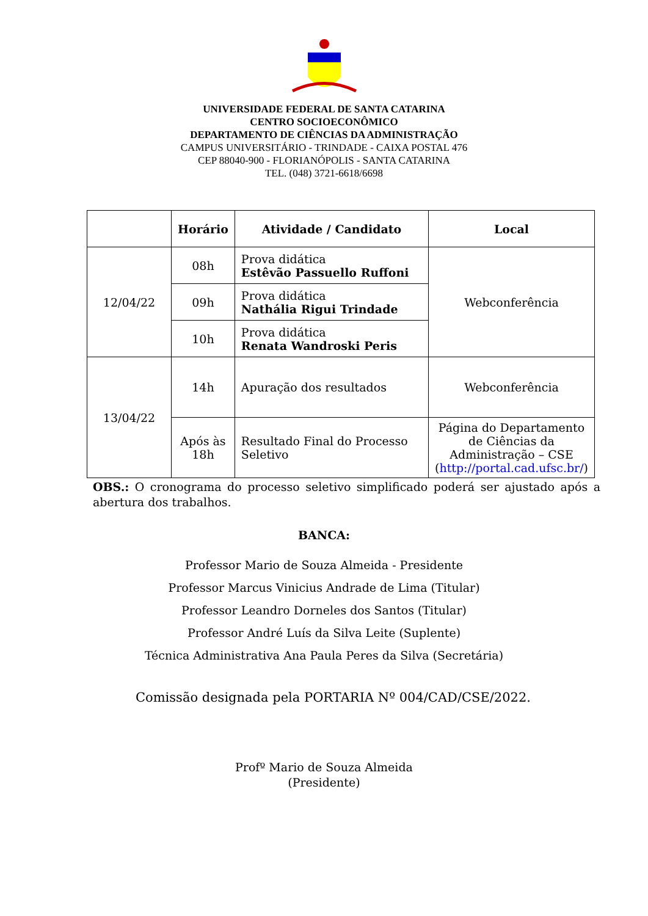UNIVERSIDADE FEDERAL DE SANTA CATARINA
CENTRO SOCIOECONÔMICO
DEPARTAMENTO DE CIÊNCIAS DA ADMINISTRAÇÃO
CAMPUS UNIVERSITÁRIO - TRINDADE - CAIXA POSTAL 476
CEP 88040-900 - FLORIANÓPOLIS - SANTA CATARINA
TEL. (048) 3721-6618/6698
| | Horário | Atividade / Candidato | Local |
| --- | --- | --- | --- |
| 12/04/22 | 08h | Prova didática Estêvão Passuello Ruffoni | Webconferência |
| | 09h | Prova didática Nathália Rigui Trindade | |
| | 10h | Prova didática Renata Wandroski Peris | |
| 13/04/22 | 14h | Apuração dos resultados | Webconferência |
| | Após às 18h | Resultado Final do Processo Seletivo | Página do Departamento de Ciências da Administração – CSE ( http://portal.cad.ufsc.br/ ) |
OBS.: O cronograma do processo seletivo simplificado poderá ser ajustado após a abertura dos trabalhos.
BANCA:
Professor Mario de Souza Almeida - Presidente
Professor Marcus Vinicius Andrade de Lima (Titular)
Professor Leandro Dorneles dos Santos (Titular)
Professor André Luís da Silva Leite (Suplente)
Técnica Administrativa Ana Paula Peres da Silva (Secretária)
Comissão designada pela PORTARIA Nº 004/CAD/CSE/2022.
Profº Mario de Souza Almeida
(Presidente)